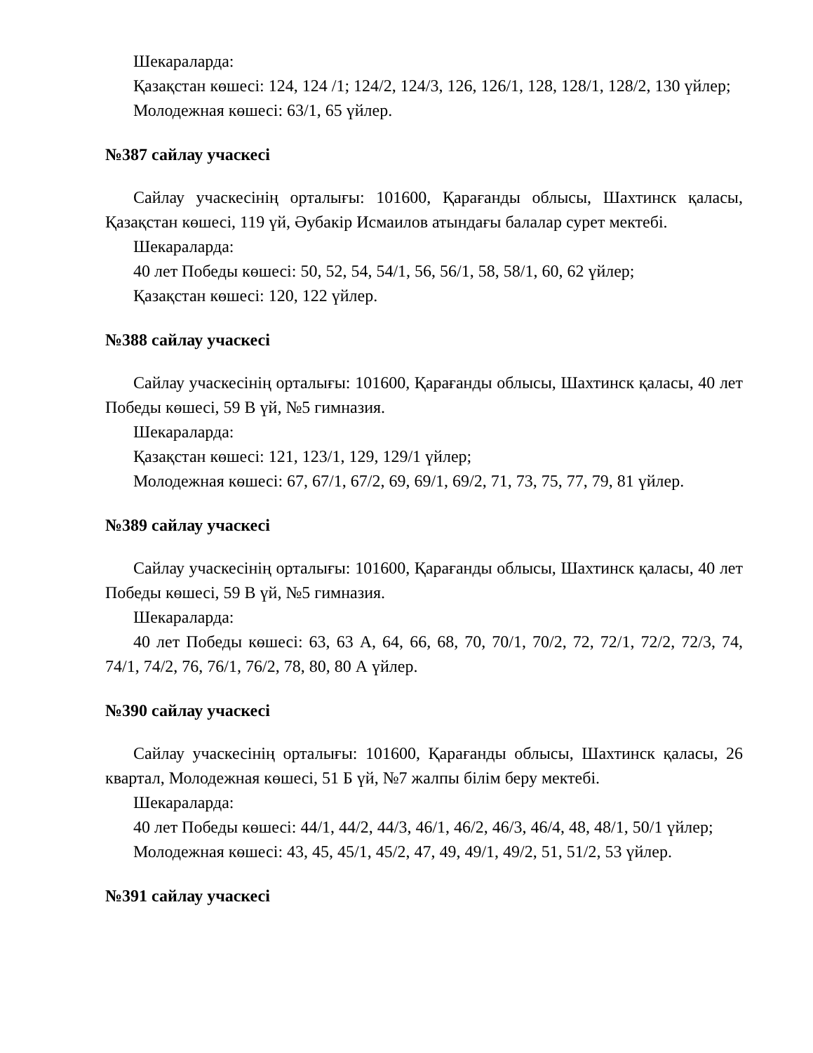Шекараларда:
Қазақстан көшесі: 124, 124 /1; 124/2, 124/3, 126, 126/1, 128, 128/1, 128/2, 130 үйлер;
Молодежная көшесі: 63/1, 65 үйлер.
№387 сайлау учаскесі
Сайлау учаскесінің орталығы: 101600, Қарағанды облысы, Шахтинск қаласы, Қазақстан көшесі, 119 үй, Әубакір Исмаилов атындағы балалар сурет мектебі.
Шекараларда:
40 лет Победы көшесі: 50, 52, 54, 54/1, 56, 56/1, 58, 58/1, 60, 62 үйлер;
Қазақстан көшесі: 120, 122 үйлер.
№388 сайлау учаскесі
Сайлау учаскесінің орталығы: 101600, Қарағанды облысы, Шахтинск қаласы, 40 лет Победы көшесі, 59 В үй, №5 гимназия.
Шекараларда:
Қазақстан көшесі: 121, 123/1, 129, 129/1 үйлер;
Молодежная көшесі: 67, 67/1, 67/2, 69, 69/1, 69/2, 71, 73, 75, 77, 79, 81 үйлер.
№389 сайлау учаскесі
Сайлау учаскесінің орталығы: 101600, Қарағанды облысы, Шахтинск қаласы, 40 лет Победы көшесі, 59 В үй, №5 гимназия.
Шекараларда:
40 лет Победы көшесі: 63, 63 А, 64, 66, 68, 70, 70/1, 70/2, 72, 72/1, 72/2, 72/3, 74, 74/1, 74/2, 76, 76/1, 76/2, 78, 80, 80 А үйлер.
№390 сайлау учаскесі
Сайлау учаскесінің орталығы: 101600, Қарағанды облысы, Шахтинск қаласы, 26 квартал, Молодежная көшесі, 51 Б үй, №7 жалпы білім беру мектебі.
Шекараларда:
40 лет Победы көшесі: 44/1, 44/2, 44/3, 46/1, 46/2, 46/3, 46/4, 48, 48/1, 50/1 үйлер;
Молодежная көшесі: 43, 45, 45/1, 45/2, 47, 49, 49/1, 49/2, 51, 51/2, 53 үйлер.
№391 сайлау учаскесі